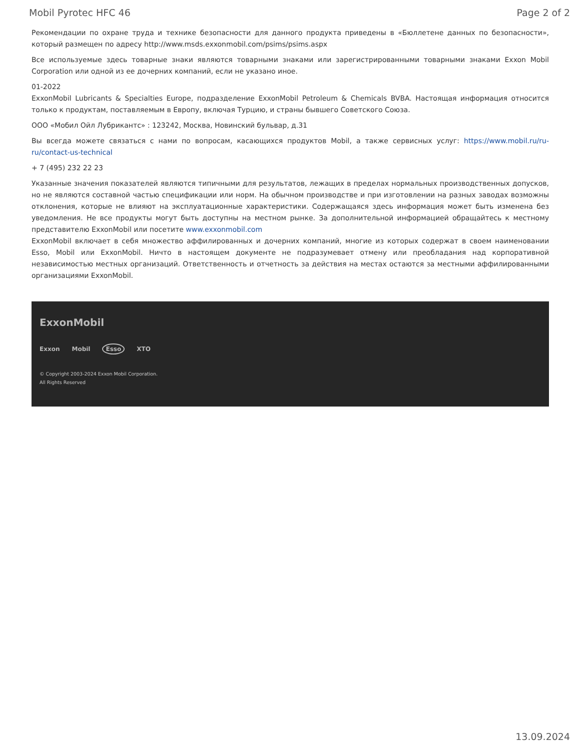Mobil Pyrotec HFC 46 Page 2 of 2
Рекомендации по охране труда и технике безопасности для данного продукта приведены в «Бюллетене данных по безопасности», который размещен по адресу http://www.msds.exxonmobil.com/psims/psims.aspx
Все используемые здесь товарные знаки являются товарными знаками или зарегистрированными товарными знаками Exxon Mobil Corporation или одной из ее дочерних компаний, если не указано иное.
01-2022
ExxonMobil Lubricants & Specialties Europe, подразделение ExxonMobil Petroleum & Chemicals BVBA. Настоящая информация относится только к продуктам, поставляемым в Европу, включая Турцию, и страны бывшего Советского Союза.
ООО «Мобил Ойл Лубрикантс» : 123242, Москва, Новинский бульвар, д.31
Вы всегда можете связаться с нами по вопросам, касающихся продуктов Mobil, а также сервисных услуг: https://www.mobil.ru/ru-ru/contact-us-technical
+ 7 (495) 232 22 23
Указанные значения показателей являются типичными для результатов, лежащих в пределах нормальных производственных допусков, но не являются составной частью спецификации или норм. На обычном производстве и при изготовлении на разных заводах возможны отклонения, которые не влияют на эксплуатационные характеристики. Содержащаяся здесь информация может быть изменена без уведомления. Не все продукты могут быть доступны на местном рынке. За дополнительной информацией обращайтесь к местному представителю ExxonMobil или посетите www.exxonmobil.com
ExxonMobil включает в себя множество аффилированных и дочерних компаний, многие из которых содержат в своем наименовании Esso, Mobil или ExxonMobil. Ничто в настоящем документе не подразумевает отмену или преобладания над корпоративной независимостью местных организаций. Ответственность и отчетность за действия на местах остаются за местными аффилированными организациями ExxonMobil.
ExxonMobil
Exxon Mobil Esso XTO
© Copyright 2003-2024 Exxon Mobil Corporation. All Rights Reserved
13.09.2024